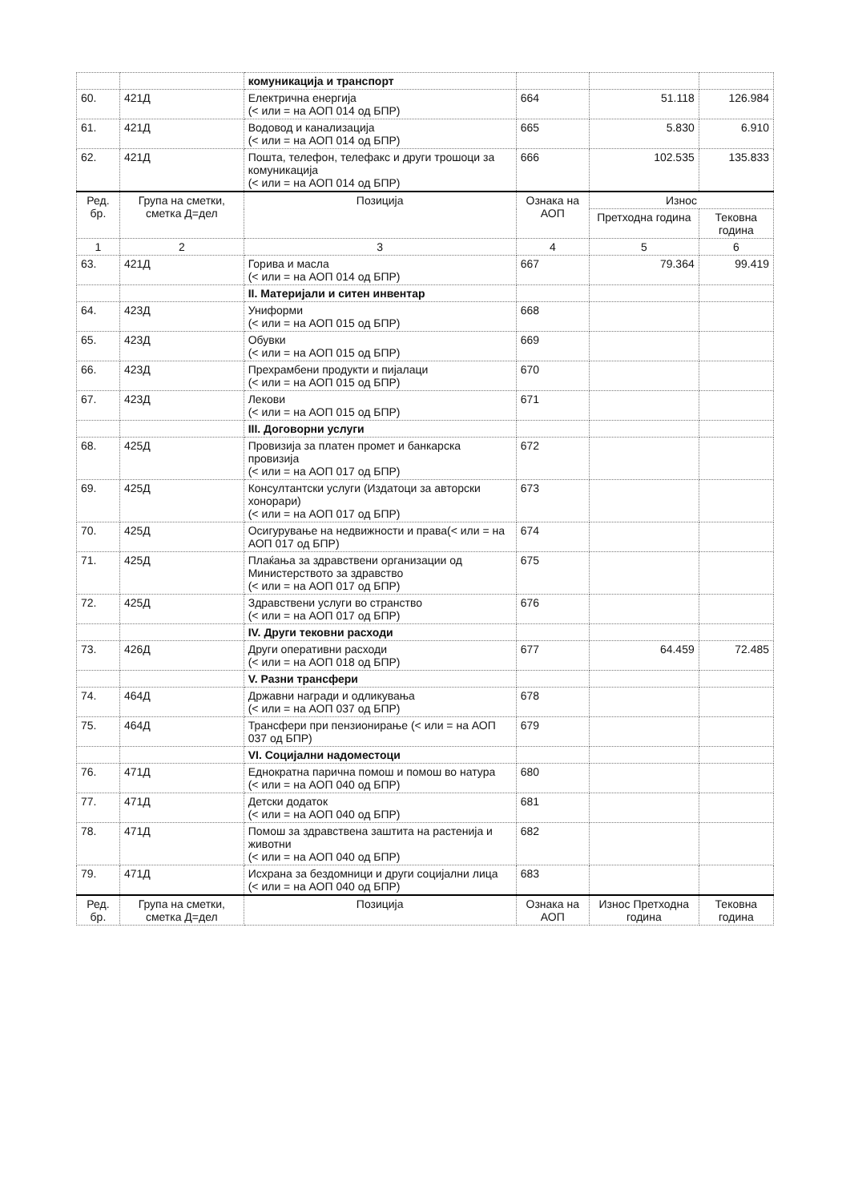| | | комуникација и транспорт | | | |
| 60. | 421Д | Електрична енергија (< или = на АОП 014 од БПР) | 664 | 51.118 | 126.984 |
| 61. | 421Д | Водовод и канализација (< или = на АОП 014 од БПР) | 665 | 5.830 | 6.910 |
| 62. | 421Д | Пошта, телефон, телефакс и други трошоци за комуникација (< или = на АОП 014 од БПР) | 666 | 102.535 | 135.833 |
| Ред. бр. | Група на сметки, сметка Д=дел | Позиција | Ознака на АОП | Износ | |
| | | | | Претходна година | Тековна година |
| 1 | 2 | 3 | 4 | 5 | 6 |
| 63. | 421Д | Горива и масла (< или = на АОП 014 од БПР) | 667 | 79.364 | 99.419 |
| | | II. Материјали и ситен инвентар | | | |
| 64. | 423Д | Униформи (< или = на АОП 015 од БПР) | 668 | | |
| 65. | 423Д | Обувки (< или = на АОП 015 од БПР) | 669 | | |
| 66. | 423Д | Прехрамбени продукти и пијалаци (< или = на АОП 015 од БПР) | 670 | | |
| 67. | 423Д | Лекови (< или = на АОП 015 од БПР) | 671 | | |
| | | III. Договорни услуги | | | |
| 68. | 425Д | Провизија за платен промет и банкарска провизија (< или = на АОП 017 од БПР) | 672 | | |
| 69. | 425Д | Консултантски услуги (Издатоци за авторски хонорари) (< или = на АОП 017 од БПР) | 673 | | |
| 70. | 425Д | Осигурување на недвижности и права(< или = на АОП 017 од БПР) | 674 | | |
| 71. | 425Д | Плаќања за здравствени организации од Министерството за здравство (< или = на АОП 017 од БПР) | 675 | | |
| 72. | 425Д | Здравствени услуги во странство (< или = на АОП 017 од БПР) | 676 | | |
| | | IV. Други тековни расходи | | | |
| 73. | 426Д | Други оперативни расходи (< или = на АОП 018 од БПР) | 677 | 64.459 | 72.485 |
| | | V. Разни трансфери | | | |
| 74. | 464Д | Државни награди и одликувања (< или = на АОП 037 од БПР) | 678 | | |
| 75. | 464Д | Трансфери при пензионирање (< или = на АОП 037 од БПР) | 679 | | |
| | | VI. Социјални надоместоци | | | |
| 76. | 471Д | Еднократна парична помош и помош во натура (< или = на АОП 040 од БПР) | 680 | | |
| 77. | 471Д | Детски додаток (< или = на АОП 040 од БПР) | 681 | | |
| 78. | 471Д | Помош за здравствена заштита на растенија и животни (< или = на АОП 040 од БПР) | 682 | | |
| 79. | 471Д | Исхрана за бездомници и други социјални лица (< или = на АОП 040 од БПР) | 683 | | |
| Ред. бр. | Група на сметки, сметка Д=дел | Позиција | Ознака на АОП | Износ Претходна година | Тековна година |